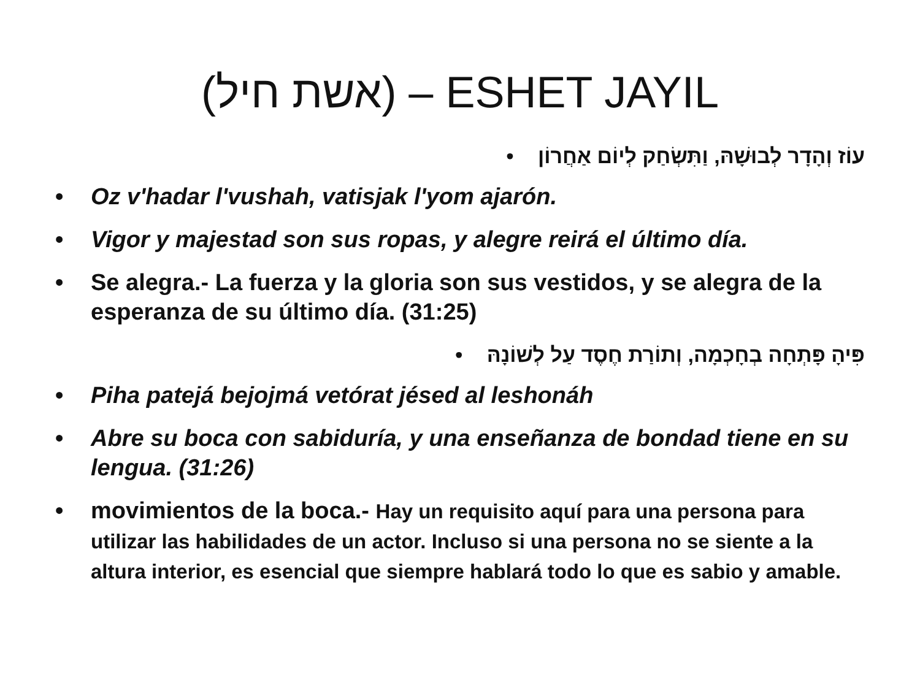(אשת חיל) – ESHET JAYIL
עוֹז וְהָדָר לְבוּשָׁהּ, וַתִּשְׂחַק לְיוֹם אַחֲרוֹן •
• Oz v'hadar l'vushah, vatisjak l'yom ajarón.
• Vigor y majestad son sus ropas, y alegre reirá el último día.
• Se alegra.- La fuerza y la gloria son sus vestidos, y se alegra de la esperanza de su último día. (31:25)
פִּיהָ פָּתְחָה בְחָכְמָה, וְתוֹרַת חֶסֶד עַל לְשׁוֹנָהּ •
• Piha patejá bejojmá vetórat jésed al leshonáh
• Abre su boca con sabiduría, y una enseñanza de bondad tiene en su lengua. (31:26)
• movimientos de la boca.- Hay un requisito aquí para una persona para utilizar las habilidades de un actor. Incluso si una persona no se siente a la altura interior, es esencial que siempre hablará todo lo que es sabio y amable.